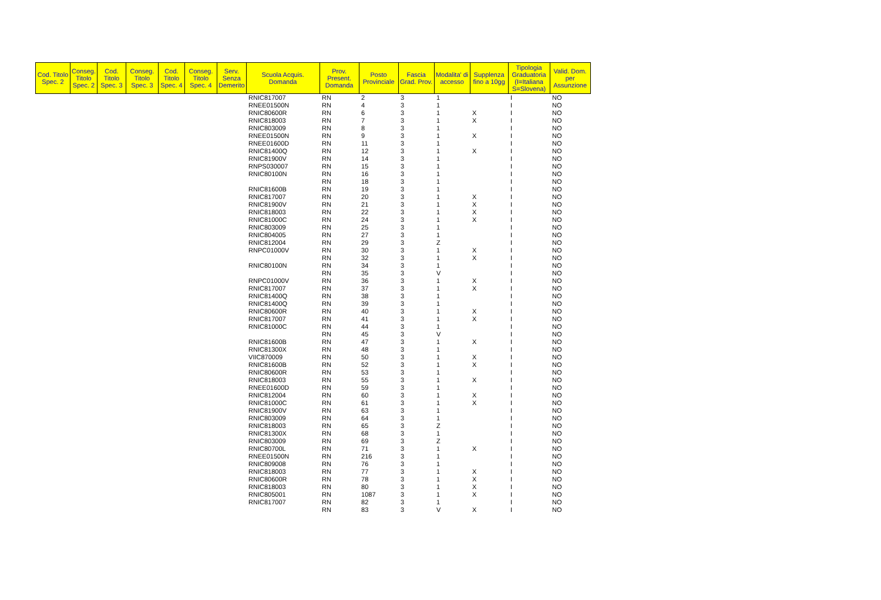| Cod. Titolo Spec. 2 | Conseg. Titolo Spec. 2 | Cod. Titolo Spec. 3 | Conseg. Titolo Spec. 3 | Cod. Titolo Spec. 4 | Conseg. Titolo Spec. 4 | Serv. Senza Demerito | Scuola Acquis. Domanda | Prov. Present. Domanda | Posto Provinciale | Fascia Grad. Prov. | Modalita' di accesso | Supplenza fino a 10gg | Tipologia Graduatoria (I=Italiana S=Slovena) | Valid. Dom. per Assunzione |
| --- | --- | --- | --- | --- | --- | --- | --- | --- | --- | --- | --- | --- | --- | --- |
| | | | | | | | RNIC817007 | RN | 2 | 3 | 1 | | I | NO |
| | | | | | | | RNEE01500N | RN | 4 | 3 | 1 | | I | NO |
| | | | | | | | RNIC80600R | RN | 6 | 3 | 1 | X | I | NO |
| | | | | | | | RNIC818003 | RN | 7 | 3 | 1 | X | I | NO |
| | | | | | | | RNIC803009 | RN | 8 | 3 | 1 | | I | NO |
| | | | | | | | RNEE01500N | RN | 9 | 3 | 1 | X | I | NO |
| | | | | | | | RNEE01600D | RN | 11 | 3 | 1 | | I | NO |
| | | | | | | | RNIC81400Q | RN | 12 | 3 | 1 | X | I | NO |
| | | | | | | | RNIC81900V | RN | 14 | 3 | 1 | | I | NO |
| | | | | | | | RNPS030007 | RN | 15 | 3 | 1 | | I | NO |
| | | | | | | | RNIC80100N | RN | 16 | 3 | 1 | | I | NO |
| | | | | | | | | RN | 18 | 3 | 1 | | I | NO |
| | | | | | | | RNIC81600B | RN | 19 | 3 | 1 | | I | NO |
| | | | | | | | RNIC817007 | RN | 20 | 3 | 1 | X | I | NO |
| | | | | | | | RNIC81900V | RN | 21 | 3 | 1 | X | I | NO |
| | | | | | | | RNIC818003 | RN | 22 | 3 | 1 | X | I | NO |
| | | | | | | | RNIC81000C | RN | 24 | 3 | 1 | X | I | NO |
| | | | | | | | RNIC803009 | RN | 25 | 3 | 1 | | I | NO |
| | | | | | | | RNIC804005 | RN | 27 | 3 | 1 | | I | NO |
| | | | | | | | RNIC812004 | RN | 29 | 3 | Z | | I | NO |
| | | | | | | | RNPC01000V | RN | 30 | 3 | 1 | X | I | NO |
| | | | | | | | | RN | 32 | 3 | 1 | X | I | NO |
| | | | | | | | RNIC80100N | RN | 34 | 3 | 1 | | I | NO |
| | | | | | | | | RN | 35 | 3 | V | | I | NO |
| | | | | | | | RNPC01000V | RN | 36 | 3 | 1 | X | I | NO |
| | | | | | | | RNIC817007 | RN | 37 | 3 | 1 | X | I | NO |
| | | | | | | | RNIC81400Q | RN | 38 | 3 | 1 | | I | NO |
| | | | | | | | RNIC81400Q | RN | 39 | 3 | 1 | | I | NO |
| | | | | | | | RNIC80600R | RN | 40 | 3 | 1 | X | I | NO |
| | | | | | | | RNIC817007 | RN | 41 | 3 | 1 | X | I | NO |
| | | | | | | | RNIC81000C | RN | 44 | 3 | 1 | | I | NO |
| | | | | | | | | RN | 45 | 3 | V | | I | NO |
| | | | | | | | RNIC81600B | RN | 47 | 3 | 1 | X | I | NO |
| | | | | | | | RNIC81300X | RN | 48 | 3 | 1 | | I | NO |
| | | | | | | | VIIC870009 | RN | 50 | 3 | 1 | X | I | NO |
| | | | | | | | RNIC81600B | RN | 52 | 3 | 1 | X | I | NO |
| | | | | | | | RNIC80600R | RN | 53 | 3 | 1 | | I | NO |
| | | | | | | | RNIC818003 | RN | 55 | 3 | 1 | X | I | NO |
| | | | | | | | RNEE01600D | RN | 59 | 3 | 1 | | I | NO |
| | | | | | | | RNIC812004 | RN | 60 | 3 | 1 | X | I | NO |
| | | | | | | | RNIC81000C | RN | 61 | 3 | 1 | X | I | NO |
| | | | | | | | RNIC81900V | RN | 63 | 3 | 1 | | I | NO |
| | | | | | | | RNIC803009 | RN | 64 | 3 | 1 | | I | NO |
| | | | | | | | RNIC818003 | RN | 65 | 3 | Z | | I | NO |
| | | | | | | | RNIC81300X | RN | 68 | 3 | 1 | | I | NO |
| | | | | | | | RNIC803009 | RN | 69 | 3 | Z | | I | NO |
| | | | | | | | RNIC80700L | RN | 71 | 3 | 1 | X | I | NO |
| | | | | | | | RNEE01500N | RN | 216 | 3 | 1 | | I | NO |
| | | | | | | | RNIC809008 | RN | 76 | 3 | 1 | | I | NO |
| | | | | | | | RNIC818003 | RN | 77 | 3 | 1 | X | I | NO |
| | | | | | | | RNIC80600R | RN | 78 | 3 | 1 | X | I | NO |
| | | | | | | | RNIC818003 | RN | 80 | 3 | 1 | X | I | NO |
| | | | | | | | RNIC805001 | RN | 1087 | 3 | 1 | X | I | NO |
| | | | | | | | RNIC817007 | RN | 82 | 3 | 1 | | I | NO |
| | | | | | | | | RN | 83 | 3 | V | X | I | NO |